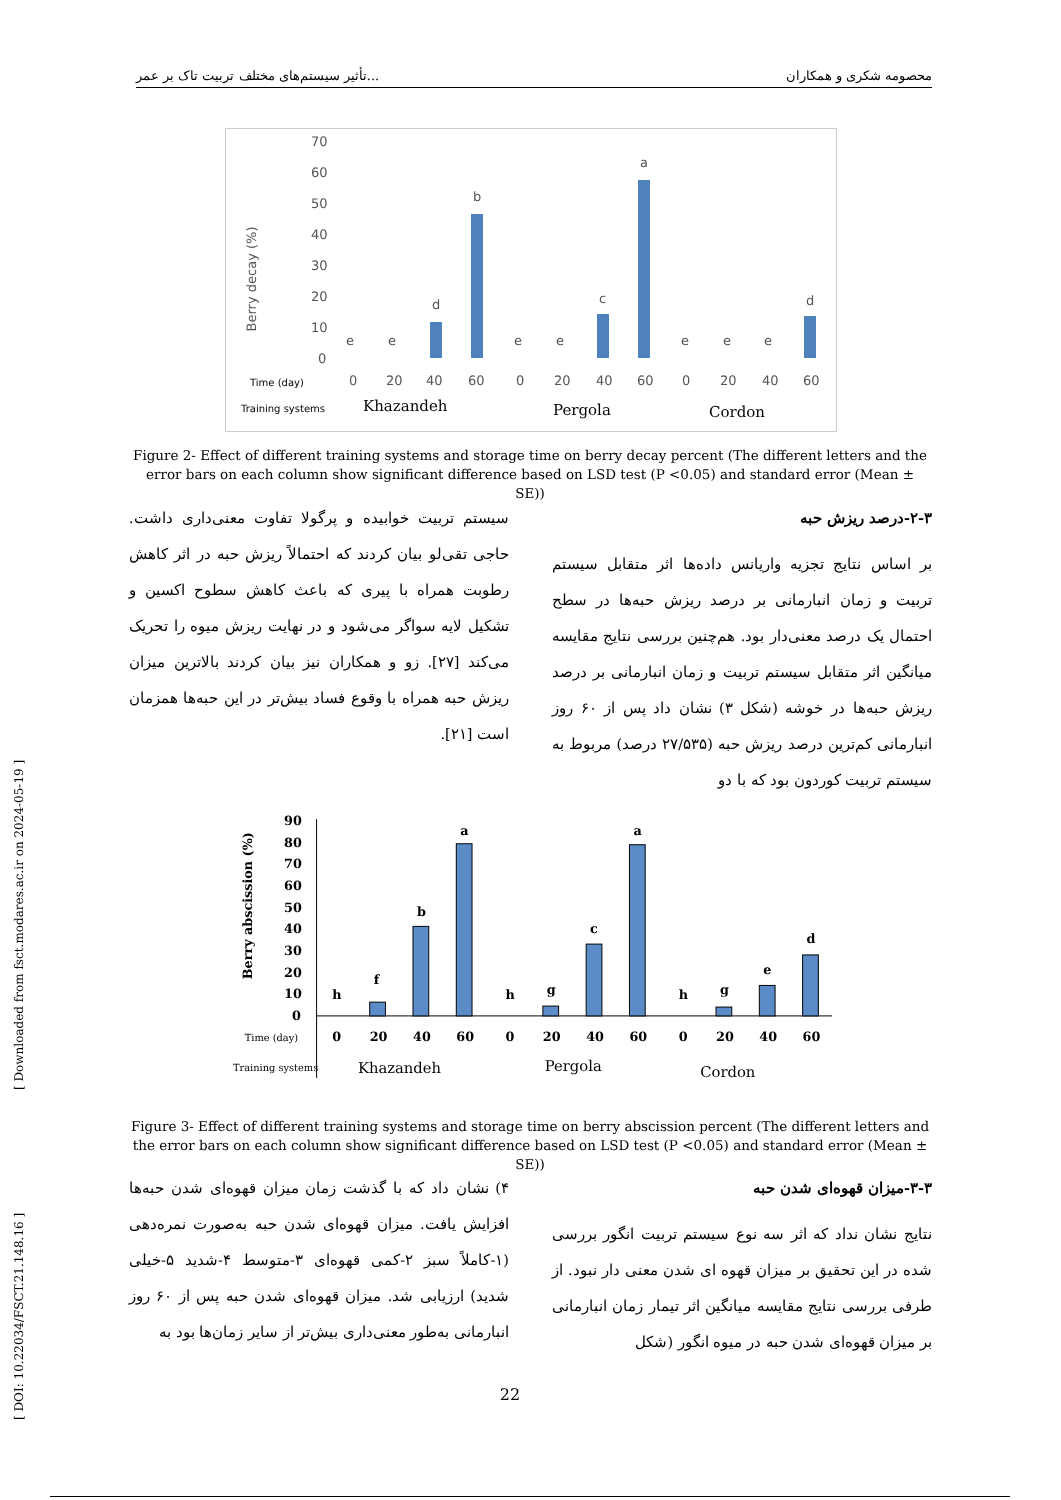تأثیر سیستم‌های مختلف تربیت تاک بر عمر... محصومه شکری و همکاران
[ DOI: 10.22034/FSCT.21.148.16 ] [ Downloaded from fsct.modares.ac.ir on 2024-05-19 ]
Berry decay (%)
70
60
50
40
30
20
10
0
e
e
d
b
e
e
c
a
e
e
e
d
Time (day)
Training systems
0
20
40
60
0
20
40
60
0
20
40
60
Khazandeh
Pergola
Cordon
Figure 2- Effect of different training systems and storage time on berry decay percent (The different letters and the error bars on each column show significant difference based on LSD test (P <0.05) and standard error (Mean ± SE))
۲-۳-درصد ریزش حبه
بر اساس نتایج تجزیه واریانس داده‌ها اثر متقابل سیستم تربیت و زمان انبارمانی بر درصد ریزش حبه‌ها در سطح احتمال یک درصد معنی‌دار بود. هم‌چنین بررسی نتایج مقایسه میانگین اثر متقابل سیستم تربیت و زمان انبارمانی بر درصد ریزش حبه‌ها در خوشه (شکل ۳) نشان داد پس از ۶۰ روز انبارمانی کم‌ترین درصد ریزش حبه (۲۷/۵۳۵ درصد) مربوط به سیستم تربیت کوردون بود که با دو
سیستم تربیت خوابیده و پرگولا تفاوت معنی‌داری داشت. حاجی تقی‌لو بیان کردند که احتمالاً ریزش حبه در اثر کاهش رطوبت همراه با پیری که باعث کاهش سطوح اکسین و تشکیل لایه سواگر می‌شود و در نهایت ریزش میوه را تحریک می‌کند [۲۷]. زو و همکاران نیز بیان کردند بالاترین میزان ریزش حبه همراه با وقوع فساد بیش‌تر در این حبه‌ها همزمان است [۲۱].
Berry abscission (%)
90
80
70
60
50
40
30
20
10
0
h
f
b
a
h
g
c
a
h
g
e
d
Time (day)
Training systems
0
20
40
60
0
20
40
60
0
20
40
60
Khazandeh
Pergola
Cordon
Figure 3- Effect of different training systems and storage time on berry abscission percent (The different letters and the error bars on each column show significant difference based on LSD test (P <0.05) and standard error (Mean ± SE))
۳-۳-میزان قهوه‌ای شدن حبه
نتایج نشان نداد که اثر سه نوع سیستم تربیت انگور بررسی شده در این تحقیق بر میزان قهوه ای شدن معنی دار نبود. از طرفی بررسی نتایج مقایسه میانگین اثر تیمار زمان انبارمانی بر میزان قهوه‌ای شدن حبه در میوه انگور (شکل
۴) نشان داد که با گذشت زمان میزان قهوه‌ای شدن حبه‌ها افزایش یافت. میزان قهوه‌ای شدن حبه به‌صورت نمره‌دهی (۱-کاملاً سبز ۲-کمی قهوه‌ای ۳-متوسط ۴-شدید ۵-خیلی شدید) ارزیابی شد. میزان قهوه‌ای شدن حبه پس از ۶۰ روز انبارمانی به‌طور معنی‌داری بیش‌تر از سایر زمان‌ها بود به
22